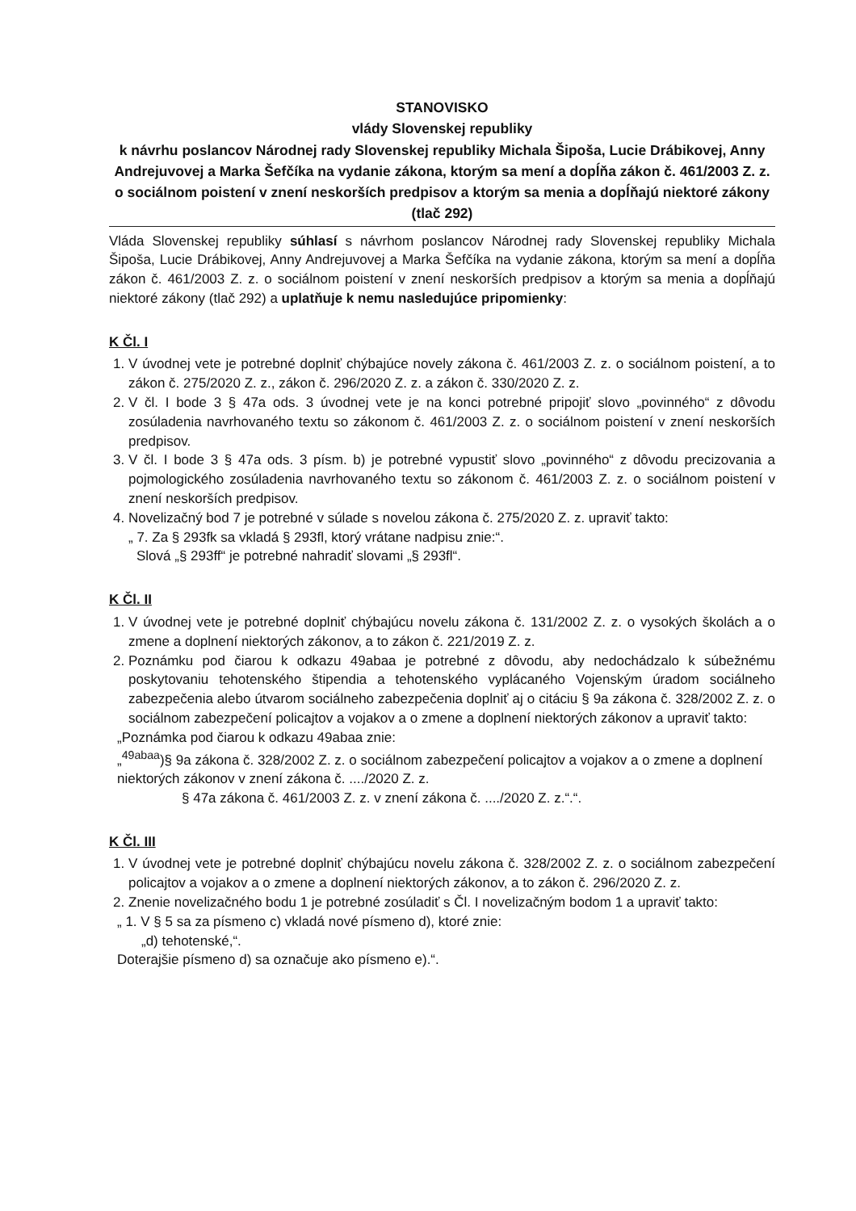STANOVISKO
vlády Slovenskej republiky
k návrhu poslancov Národnej rady Slovenskej republiky Michala Šipoša, Lucie Drábikovej, Anny Andrejuvovej a Marka Šefčíka na vydanie zákona, ktorým sa mení a dopĺňa zákon č. 461/2003 Z. z. o sociálnom poistení v znení neskorších predpisov a ktorým sa menia a dopĺňajú niektoré zákony (tlač 292)
Vláda Slovenskej republiky súhlasí s návrhom poslancov Národnej rady Slovenskej republiky Michala Šipoša, Lucie Drábikovej, Anny Andrejuvovej a Marka Šefčíka na vydanie zákona, ktorým sa mení a dopĺňa zákon č. 461/2003 Z. z. o sociálnom poistení v znení neskorších predpisov a ktorým sa menia a dopĺňajú niektoré zákony (tlač 292) a uplatňuje k nemu nasledujúce pripomienky:
K Čl. I
1. V úvodnej vete je potrebné doplniť chýbajúce novely zákona č. 461/2003 Z. z. o sociálnom poistení, a to zákon č. 275/2020 Z. z., zákon č. 296/2020 Z. z. a zákon č. 330/2020 Z. z.
2. V čl. I bode 3 § 47a ods. 3 úvodnej vete je na konci potrebné pripojiť slovo „povinného“ z dôvodu zosúladenia navrhovaného textu so zákonom č. 461/2003 Z. z. o sociálnom poistení v znení neskorších predpisov.
3. V čl. I bode 3 § 47a ods. 3 písm. b) je potrebné vypustiť slovo „povinného“ z dôvodu precizovania a pojmologického zosúladenia navrhovaného textu so zákonom č. 461/2003 Z. z. o sociálnom poistení v znení neskorších predpisov.
4. Novelizačný bod 7 je potrebné v súlade s novelou zákona č. 275/2020 Z. z. upraviť takto:
„ 7. Za § 293fk sa vkladá § 293fl, ktorý vrátane nadpisu znie:“.
Slová „§ 293ff“ je potrebné nahradiť slovami „§ 293fl“.
K Čl. II
1. V úvodnej vete je potrebné doplniť chýbajúcu novelu zákona č. 131/2002 Z. z. o vysokých školách a o zmene a doplnení niektorých zákonov, a to zákon č. 221/2019 Z. z.
2. Poznámku pod čiarou k odkazu 49abaa je potrebné z dôvodu, aby nedochádzalo k súbežnému poskytovaniu tehotenského štipendia a tehotenského vyplácaného Vojenským úradom sociálneho zabezpečenia alebo útvarom sociálneho zabezpečenia doplniť aj o citáciu § 9a zákona č. 328/2002 Z. z. o sociálnom zabezpečení policajtov a vojakov a o zmene a doplnení niektorých zákonov a upraviť takto:
„Poznámka pod čiarou k odkazu 49abaa znie:
„<sup>49abaa</sup>)§ 9a zákona č. 328/2002 Z. z. o sociálnom zabezpečení policajtov a vojakov a o zmene a doplnení niektorých zákonov v znení zákona č. ..../2020 Z. z.
§ 47a zákona č. 461/2003 Z. z. v znení zákona č. ..../2020 Z. z.“.“.
K Čl. III
1. V úvodnej vete je potrebné doplniť chýbajúcu novelu zákona č. 328/2002 Z. z. o sociálnom zabezpečení policajtov a vojakov a o zmene a doplnení niektorých zákonov, a to zákon č. 296/2020 Z. z.
2. Znenie novelizačného bodu 1 je potrebné zosúladiť s Čl. I novelizačným bodom 1 a upraviť takto:
„ 1. V § 5 sa za písmeno c) vkladá nové písmeno d), ktoré znie:
„d) tehotenské,“.
Doterajšie písmeno d) sa označuje ako písmeno e).“.